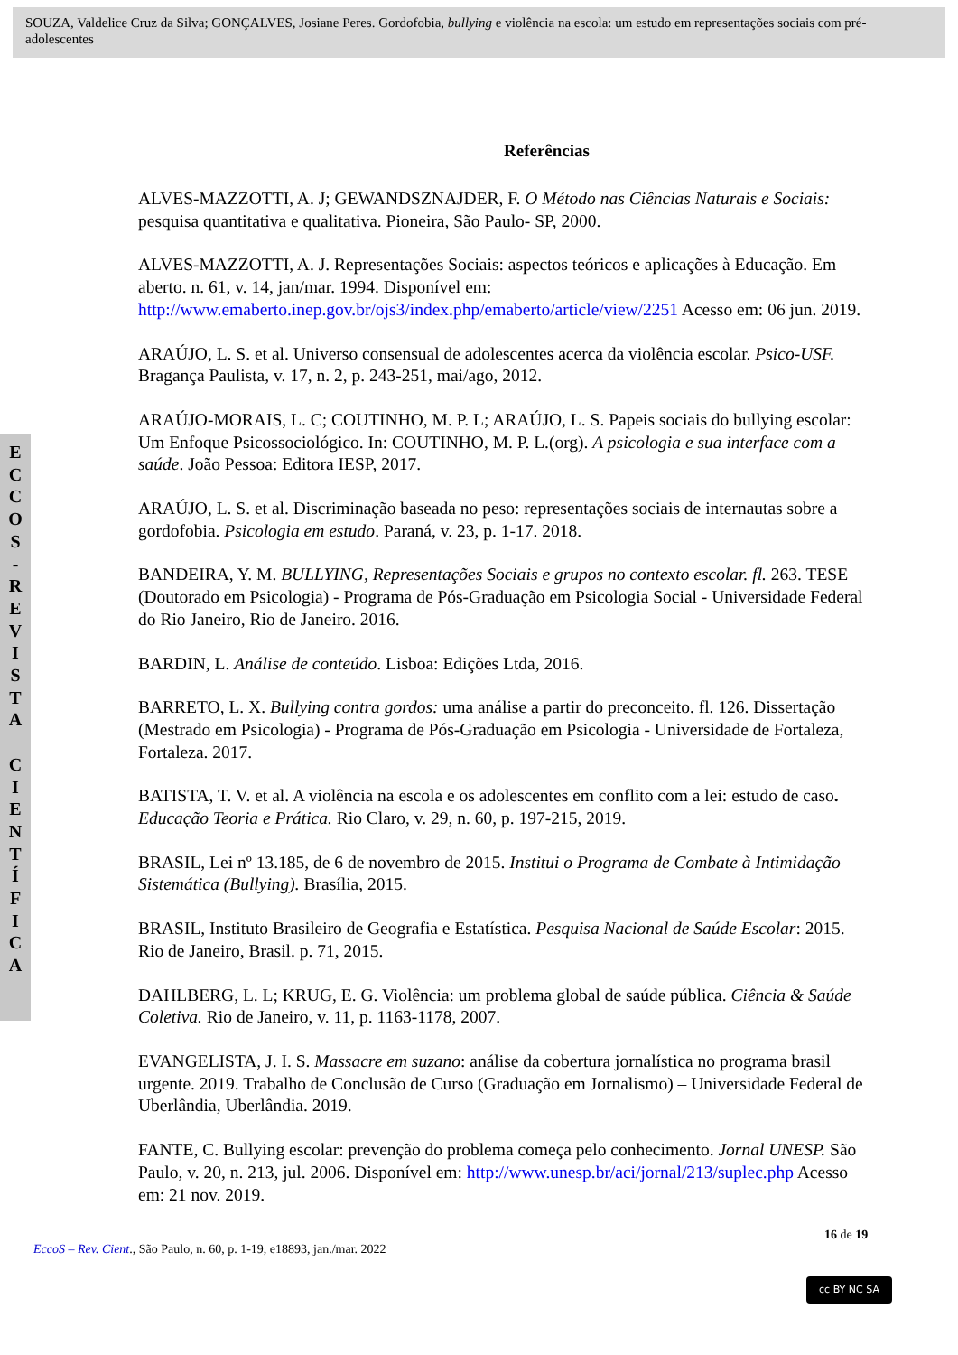SOUZA, Valdelice Cruz da Silva; GONÇALVES, Josiane Peres. Gordofobia, bullying e violência na escola: um estudo em representações sociais com pré-adolescentes
E
C
C
O
S
-
R
E
V
I
S
T
A
C
I
E
N
T
Í
F
I
C
A
Referências
ALVES-MAZZOTTI, A. J; GEWANDSZNAJDER, F. O Método nas Ciências Naturais e Sociais: pesquisa quantitativa e qualitativa. Pioneira, São Paulo- SP, 2000.
ALVES-MAZZOTTI, A. J. Representações Sociais: aspectos teóricos e aplicações à Educação. Em aberto. n. 61, v. 14, jan/mar. 1994. Disponível em: http://www.emaberto.inep.gov.br/ojs3/index.php/emaberto/article/view/2251 Acesso em: 06 jun. 2019.
ARAÚJO, L. S. et al. Universo consensual de adolescentes acerca da violência escolar. Psico-USF. Bragança Paulista, v. 17, n. 2, p. 243-251, mai/ago, 2012.
ARAÚJO-MORAIS, L. C; COUTINHO, M. P. L; ARAÚJO, L. S. Papeis sociais do bullying escolar: Um Enfoque Psicossociológico. In: COUTINHO, M. P. L.(org). A psicologia e sua interface com a saúde. João Pessoa: Editora IESP, 2017.
ARAÚJO, L. S. et al. Discriminação baseada no peso: representações sociais de internautas sobre a gordofobia. Psicologia em estudo. Paraná, v. 23, p. 1-17. 2018.
BANDEIRA, Y. M. BULLYING, Representações Sociais e grupos no contexto escolar. fl. 263. TESE (Doutorado em Psicologia) - Programa de Pós-Graduação em Psicologia Social - Universidade Federal do Rio Janeiro, Rio de Janeiro. 2016.
BARDIN, L. Análise de conteúdo. Lisboa: Edições Ltda, 2016.
BARRETO, L. X. Bullying contra gordos: uma análise a partir do preconceito. fl. 126. Dissertação (Mestrado em Psicologia) - Programa de Pós-Graduação em Psicologia - Universidade de Fortaleza, Fortaleza. 2017.
BATISTA, T. V. et al. A violência na escola e os adolescentes em conflito com a lei: estudo de caso. Educação Teoria e Prática. Rio Claro, v. 29, n. 60, p. 197-215, 2019.
BRASIL, Lei nº 13.185, de 6 de novembro de 2015. Institui o Programa de Combate à Intimidação Sistemática (Bullying). Brasília, 2015.
BRASIL, Instituto Brasileiro de Geografia e Estatística. Pesquisa Nacional de Saúde Escolar: 2015. Rio de Janeiro, Brasil. p. 71, 2015.
DAHLBERG, L. L; KRUG, E. G. Violência: um problema global de saúde pública. Ciência & Saúde Coletiva. Rio de Janeiro, v. 11, p. 1163-1178, 2007.
EVANGELISTA, J. I. S. Massacre em suzano: análise da cobertura jornalística no programa brasil urgente. 2019. Trabalho de Conclusão de Curso (Graduação em Jornalismo) – Universidade Federal de Uberlândia, Uberlândia. 2019.
FANTE, C. Bullying escolar: prevenção do problema começa pelo conhecimento. Jornal UNESP. São Paulo, v. 20, n. 213, jul. 2006. Disponível em: http://www.unesp.br/aci/jornal/213/suplec.php Acesso em: 21 nov. 2019.
16 de 19
EccoS – Rev. Cient., São Paulo, n. 60, p. 1-19, e18893, jan./mar. 2022
cc BY NC SA